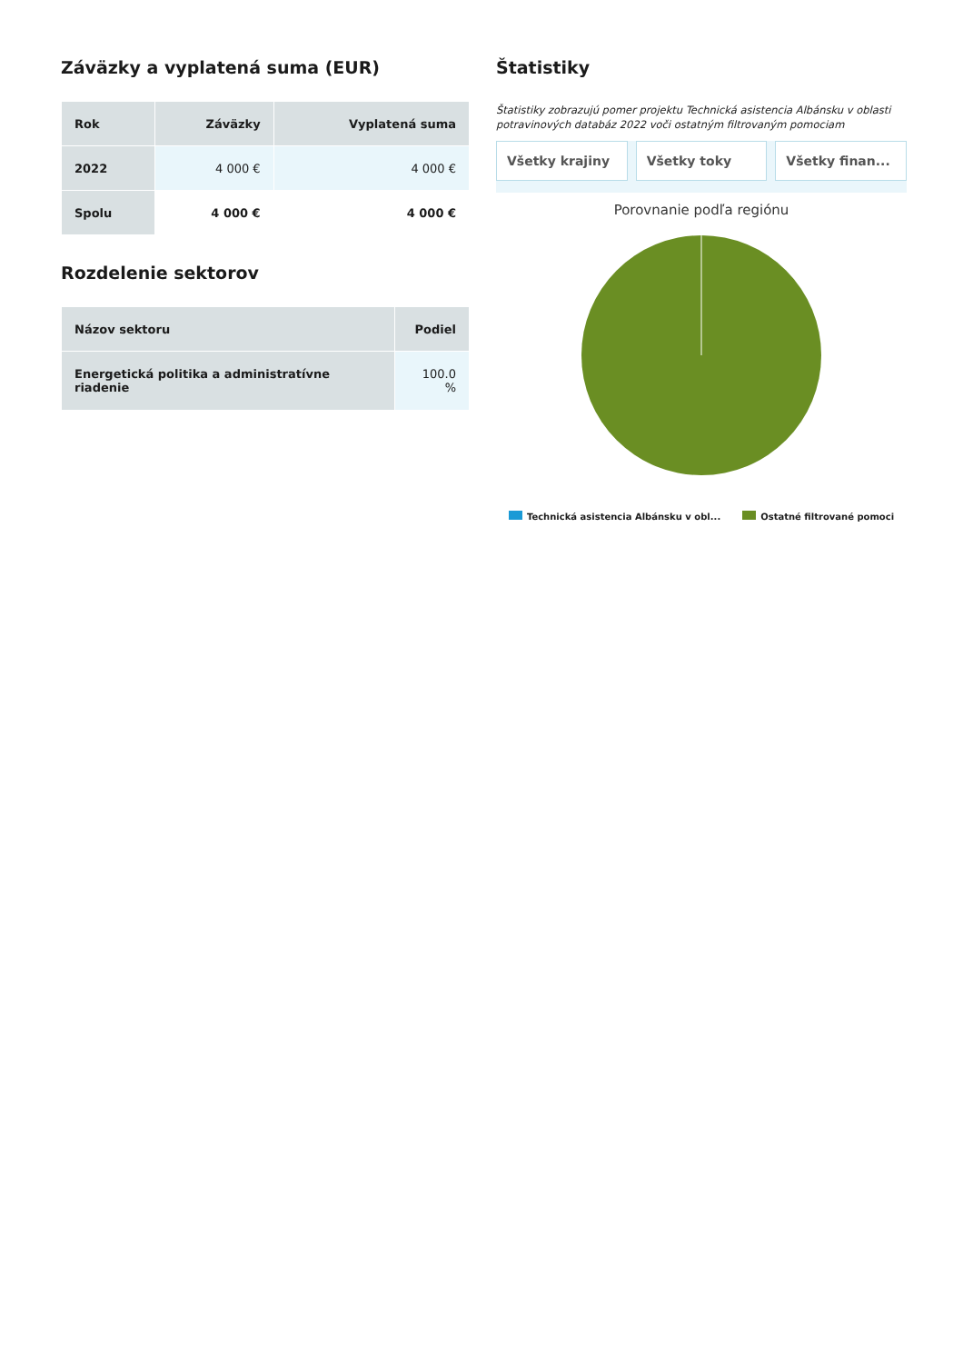Záväzky a vyplatená suma (EUR)
| Rok | Záväzky | Vyplatená suma |
| --- | --- | --- |
| 2022 | 4 000 € | 4 000 € |
| Spolu | 4 000 € | 4 000 € |
Rozdelenie sektorov
| Názov sektoru | Podiel |
| --- | --- |
| Energetická politika a administratívne riadenie | 100.0 % |
Štatistiky
Štatistiky zobrazujú pomer projektu Technická asistencia Albánsku v oblasti potravinových databáz 2022 voči ostatným filtrovaným pomociam
Všetky krajiny Všetky toky Všetky finan...
Porovnanie podľa regiónu
Technická asistencia Albánsku v obl... Ostatné filtrované pomoci